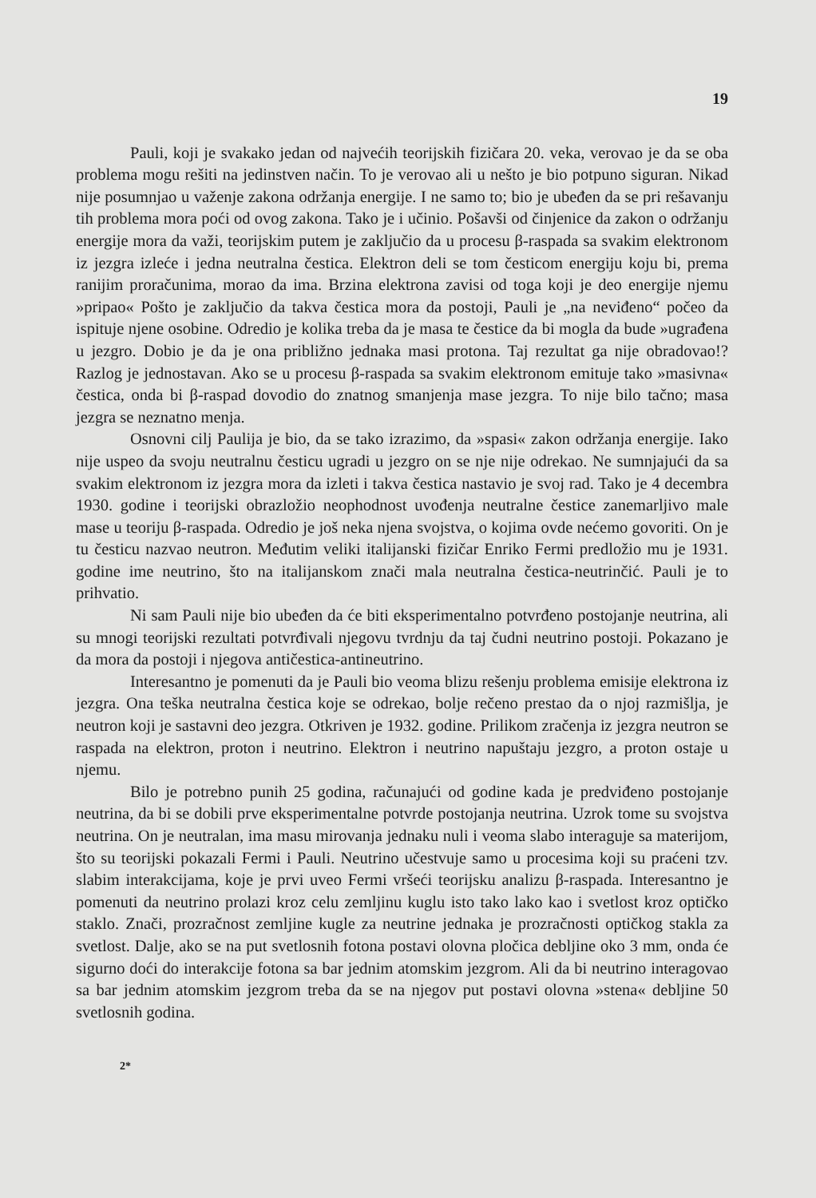19
Pauli, koji je svakako jedan od najvećih teorijskih fizičara 20. veka, verovao je da se oba problema mogu rešiti na jedinstven način. To je verovao ali u nešto je bio potpuno siguran. Nikad nije posumnjao u važenje zakona održanja energije. I ne samo to; bio je ubeđen da se pri rešavanju tih problema mora poći od ovog zakona. Tako je i učinio. Pošavši od činjenice da zakon o održanju energije mora da važi, teorijskim putem je zaključio da u procesu β-raspada sa svakim elektronom iz jezgra izleće i jedna neutralna čestica. Elektron deli se tom česticom energiju koju bi, prema ranijim proračunima, morao da ima. Brzina elektrona zavisi od toga koji je deo energije njemu »pripao« Pošto je zaključio da takva čestica mora da postoji, Pauli je „na neviđeno“ počeo da ispituje njene osobine. Odredio je kolika treba da je masa te čestice da bi mogla da bude »ugrađena u jezgro. Dobio je da je ona približno jednaka masi protona. Taj rezultat ga nije obradovao!? Razlog je jednostavan. Ako se u procesu β-raspada sa svakim elektronom emituje tako »masivna« čestica, onda bi β-raspad dovodio do znatnog smanjenja mase jezgra. To nije bilo tačno; masa jezgra se neznatno menja.
Osnovni cilj Paulija je bio, da se tako izrazimo, da »spasi« zakon održanja energije. Iako nije uspeo da svoju neutralnu česticu ugradi u jezgro on se nje nije odrekao. Ne sumnjajući da sa svakim elektronom iz jezgra mora da izleti i takva čestica nastavio je svoj rad. Tako je 4 decembra 1930. godine i teorijski obrazložio neophodnost uvođenja neutralne čestice zanemarljivo male mase u teoriju β-raspada. Odredio je još neka njena svojstva, o kojima ovde nećemo govoriti. On je tu česticu nazvao neutron. Međutim veliki italijanski fizičar Enriko Fermi predložio mu je 1931. godine ime neutrino, što na italijanskom znači mala neutralna čestica-neutrinčić. Pauli je to prihvatio.
Ni sam Pauli nije bio ubeđen da će biti eksperimentalno potvrđeno postojanje neutrina, ali su mnogi teorijski rezultati potvrđivali njegovu tvrdnju da taj čudni neutrino postoji. Pokazano je da mora da postoji i njegova antičestica-antineutrino.
Interesantno je pomenuti da je Pauli bio veoma blizu rešenju problema emisije elektrona iz jezgra. Ona teška neutralna čestica koje se odrekao, bolje rečeno prestao da o njoj razmišlja, je neutron koji je sastavni deo jezgra. Otkriven je 1932. godine. Prilikom zračenja iz jezgra neutron se raspada na elektron, proton i neutrino. Elektron i neutrino napuštaju jezgro, a proton ostaje u njemu.
Bilo je potrebno punih 25 godina, računajući od godine kada je predviđeno postojanje neutrina, da bi se dobili prve eksperimentalne potvrde postojanja neutrina. Uzrok tome su svojstva neutrina. On je neutralan, ima masu mirovanja jednaku nuli i veoma slabo interaguje sa materijom, što su teorijski pokazali Fermi i Pauli. Neutrino učestvuje samo u procesima koji su praćeni tzv. slabim interakcijama, koje je prvi uveo Fermi vršeći teorijsku analizu β-raspada. Interesantno je pomenuti da neutrino prolazi kroz celu zemljinu kuglu isto tako lako kao i svetlost kroz optičko staklo. Znači, prozračnost zemljine kugle za neutrine jednaka je prozračnosti optičkog stakla za svetlost. Dalje, ako se na put svetlosnih fotona postavi olovna pločica debljine oko 3 mm, onda će sigurno doći do interakcije fotona sa bar jednim atomskim jezgrom. Ali da bi neutrino interagovao sa bar jednim atomskim jezgrom treba da se na njegov put postavi olovna »stena« debljine 50 svetlosnih godina.
2*